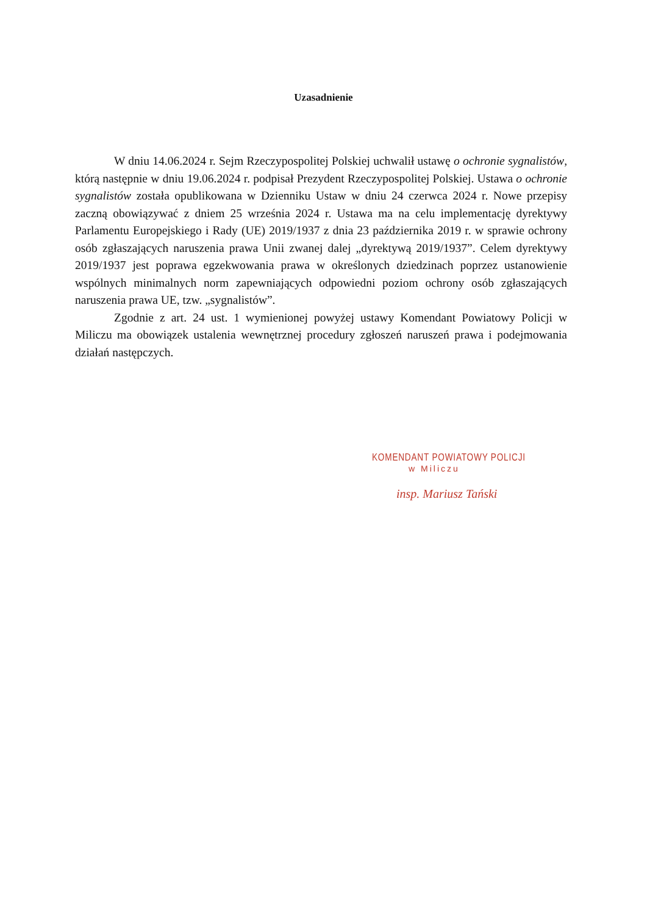Uzasadnienie
W dniu 14.06.2024 r. Sejm Rzeczypospolitej Polskiej uchwalił ustawę o ochronie sygnalistów, którą następnie w dniu 19.06.2024 r. podpisał Prezydent Rzeczypospolitej Polskiej. Ustawa o ochronie sygnalistów została opublikowana w Dzienniku Ustaw w dniu 24 czerwca 2024 r. Nowe przepisy zaczną obowiązywać z dniem 25 września 2024 r. Ustawa ma na celu implementację dyrektywy Parlamentu Europejskiego i Rady (UE) 2019/1937 z dnia 23 października 2019 r. w sprawie ochrony osób zgłaszających naruszenia prawa Unii zwanej dalej „dyrektywą 2019/1937”. Celem dyrektywy 2019/1937 jest poprawa egzekwowania prawa w określonych dziedzinach poprzez ustanowienie wspólnych minimalnych norm zapewniających odpowiedni poziom ochrony osób zgłaszających naruszenia prawa UE, tzw. „sygnalistów”.
Zgodnie z art. 24 ust. 1 wymienionej powyżej ustawy Komendant Powiatowy Policji w Miliczu ma obowiązek ustalenia wewnętrznej procedury zgłoszeń naruszeń prawa i podejmowania działań następczych.
KOMENDANT POWIATOWY POLICJI
w Miliczu
insp. Mariusz Tański